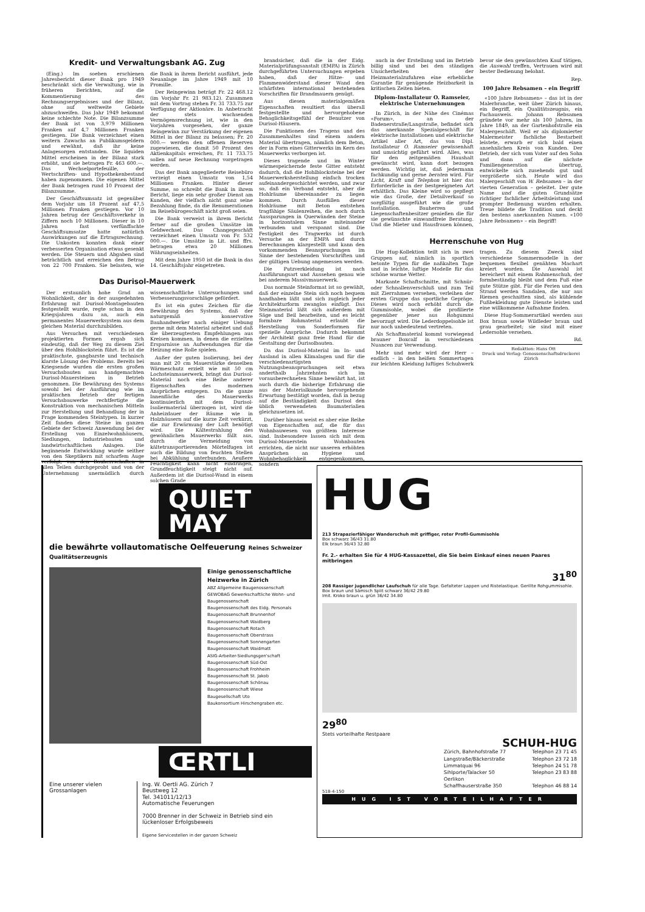Kredit- und Verwaltungsbank AG. Zug
(Eing.) Im soeben erschienen Jahresbericht dieser Bank pro 1949 beschränkt sich die Verwaltung, wie in früheren Berichten, auf die Kommentierung des Rechnungsergebnisses und der Bilanz, ohne auf weltweite Gebiete abzuschweifen. Das Jahr 1949 bekommt keine schlechte Note. Die Bilanzsumme der Bank ist von 3,979 Millionen Franken auf 4,7 Millionen Franken gestiegen. Die Bank verzeichnet einen weitern Zuwachs an Publikumsgeldern und erwähnt, daß ihr keine Anlagesorgen entstanden. Die liquiden Mittel erscheinen in der Bilanz stark erhöht, und sie betragen Fr. 463 600.—. Das Wechselportefeuille, der Wertschriften- und Hypothekenbestand haben zugenommen. Die eigenen Mittel der Bank betragen rund 10 Prozent der Bilanzsumme.
Der Geschäftsumsatz ist gegenüber dem Vorjahr um 18 Prozent auf 47,5 Millionen Franken gestiegen. Vor 10 Jahren betrug der Geschäftsverkehr in Ziffern noch 10 Millionen. Dieser in 10 Jahren fast verfünffachte Geschäftsumsatze hatte natürlich Auswirkungen auf die Ertragsrechnung. Die Unkosten konnten dank einer verbesserten Organisation etwas gesenkt werden. Die Steuern und Abgaben sind beträchtlich und erreichen den Betrag von 22 700 Franken. Sie belasten, wie die Bank in ihrem Bericht ausführt, jede Neuanlage im Jahre 1949 mit 10 Promille.
Der Reingewinn beträgt Fr. 22 468.12 (im Vorjahr Fr. 21 983.12). Zusammen mit dem Vortrag stehen Fr. 31 733.75 zur Verfügung der Aktionäre. In Anbetracht der stets wachsenden Vermögensrechnung ist, wie in den Vorjahren vorgesehen, der ganze Reingewinn zur Verstärkung der eigenen Mittel in der Bilanz zu belassen; Fr. 20 000.— werden den offenen Reserven zugewiesen, die damit 50 Prozent des Aktienkapitals erreichen, Fr. 11 733.75 sollen auf neue Rechnung vorgetragen werden.
Das der Bank angegliederte Reisebüro verzeigt einen Umsatz von 1,54 Millionen Franken. Hinter dieser Summe, so schreibt die Bank in ihrem Bericht, liege ein sehr großer Dienst am Kunden, der vielfach nicht ganz seine Bezahlung finde, da die Renumerationen im Reisebürogeschäft nicht groß seien.
Die Bank verweist in ihrem Bericht ferner auf die großen Umsätze im Geldwechsel. Das Changegeschäft verzeichnet einen Umsatz von Fr. 532 000.—. Die Umsätze in Lit. und ffrs. betragen etwa 20 Millionen Währungseinheiten.
Mit dem Jahre 1950 ist die Bank in das 14. Geschäftsjahr eingetreten.
Das Durisol-Mauerwerk
Der erstaunlich hohe Grad an Wohnlichkeit, der in der ausgedehnten Erfahrung mit Durisol-Montagebauten festgestellt wurde, regte schon in den Kriegsjahren dazu an, auch ein permanentes Mauerwerksystem aus dem gleichen Material durchzubilden.
Aus Versuchen mit verschiedenen projektierten Formen ergab sich eindeutig, daß der Weg zu diesem Ziel über den Hohlblockstein führt. Es ist die praktischste, gangbarste und technisch klarste Lösung des Problems. Bereits bei Kriegsende wurden die ersten großen Versuchsbauten aus handgemachten Durisol-Mauersteinen in Betrieb genommen. Die Bewährung des Systems sowohl bei der Ausführung wie im praktischen Betrieb der fertigen Versuchsbauwerke rechtfertigte die Konstruktion von mechanischen Mitteln zur Herstellung und Behandlung der in Frage kommenden Steintypen. In kurzer Zeit fanden diese Steine im ganzen Gebiete der Schweiz Anwendung bei der Erstellung von Einzelwohnhäusern, Siedlungen, Industriebauten und landwirtschaftlichen Anlagen. Die beginnende Entwicklung wurde seither von den Skeptikern mit scharfem Auge verfolgt, von den Bauherrschaften in allen Teilen durchgeprobt und von der Unternehmung unermüdlich durch wissenschaftliche Untersuchungen und Verbesserungsvorschläge gefördert.
Es ist ein gutes Zeichen für die Bewährung des Systems, daß der naturgemäß konservative Bauhandwerker nach einiger Uebung gerne mit dem Material arbeitet und daß die überzeugtesten Empfehlungen aus Kreisen kommen, in denen die erzielten Ersparnisse an Aufwendungen für die Heizung eine Rolle spielen.
Außer der guten Isolierung, bei der man mit 20 cm Mauerstärke denselben Wärmeschutz erzielt wie mit 50 cm Lochsteinmauerwerk, bringt das Durisol-Material noch eine Reihe anderer Eigenschaften des modernen Ansprüchen entgegen. Da die ganze Innenfläche des Mauerwerks kontinuierlich mit dem Durisol-Isoliermaterial überzogen ist, wird die Anheizdauer der Räume wie in Holzhäusern auf die kurze Zeit verkürzt, die zur Erwärmung der Luft benötigt wird. Die Kältestrahlung des gewöhnlichen Mauerwerks fällt aus, durch die Vermeidung von kältetransportierenden Mörtelfugen ist auch die Bildung von feuchten Stellen bei Abkühlung unterbunden. Aeußere Feuchtigkeit kann nicht eindringen, Grundfeuchtigkeit steigt nicht auf. Außerdem ist die Durisol-Wand in einem solchen Grade
brandsicher, daß die in der Eidg. Materialprüfungsanstalt (EMPA) in Zürich durchgeführten Untersuchungen ergeben haben, daß der Hitze- und Flammenwiderstand dieser Wand den schärfsten international bestehenden Vorschriften für Brandmauern genügt.
Aus diesen materialgemäßen Eigenschaften resultiert das überall festgestellte und hervorgehobene Behaglichkeitsgefühl der Benutzer von Durisol-Häusern.
Die Funktionen des Tragens und des Zusammenhaltes sind einem andern Material übertragen, nämlich dem Beton, der in Form eines Gitterwerks im Kern des Mauerwerks verborgen ist.
Dieses tragende und im Winter wärmespeichernde feste Gitter entsteht dadurch, daß die Hohlblocksteine bei der Mauerwerksherstellung einfach trocken aufeinandergeschichtet werden, und zwar so, daß ein Verband entsteht, aber die Hohlräume übereinander zu liegen kommen. Durch Ausfüllen dieser Hohlräume mit Beton entstehen tragfähige Säulenreihen, die noch durch Aussparungen in Querwänden der Steine in horizontalem Sinne miteinander verbunden und verspannt sind. Die Festigkeit des Tragwerks ist durch Versuche an der EMPA und durch Berechnungen klargestellt und kann den vorkommenden Beanspruchungen im Sinne der bestehenden Vorschriften und der gültigen Uebung angemessen werden.
Die Putzverkleidung ist nach Ausführungsart und Aussehen genau wie bei anderem Massivmauerwerk.
Das normale Steinformat ist so gewählt, daß der einzelne Stein sich noch bequem handhaben läßt und sich zugleich jeder Architekturform zwanglos einfügt. Das Steinmaterial läßt sich außerdem mit Säge und Beil bearbeiten, und es leicht formbare Rohmaterial erlaubt die Herstellung von Sonderformen für spezielle Ansprüche. Dadurch bekommt der Architekt ganz freie Hand für die Gestaltung der Durisolbauten.
Da das Durisol-Material im In- und Ausland in allen Klimalagen und für die verschiedenartigsten Nutzungsbeanspruchungen seit etwa anderthalb Jahrzehnten sich im vorausberechneten Sinne bewährt hat, ist auch durch die bisherige Erfahrung die aus der Materialkunde hervorgehende Erwartung bestätigt worden, daß in bezug auf die Beständigkeit das Durisol den üblich verwendeten Baumaterialien gleichzusetzen ist.
Darüber hinaus weist es aber eine Reihe von Eigenschaften auf, die für das Wohnbauwesen von größtem Interesse sind. Insbesondere lassen sich mit dem Durisol-Mauerstein Wohnbauten errichten, die nicht nur unseren erhöhten Ansprüchen an Hygiene und Wohnbehaglichkeit entgegenkommen, sondern
auch in der Erstellung und im Betrieb billig sind und bei den ständigen Unsicherheiten der Heizmaterialzufuhren eine erhebliche Garantie für genügende Heizbarkeit in kritischen Zeiten bieten.
Diplom-Installateur O. Ramseier, elektrische Unternehmungen
In Zürich, in der Nähe des Cinémas «Forum», an der Badenerstraße/Langstraße, befindet sich das anerkannte Spezialgeschäft für elektrische Installationen und elektrische Artikel aller Art, das von Dipl. Installateur O. Ramseier gewissenhaft und umsichtig geführt wird. Alles, was für den zeitgemäßen Haushalt gewünscht wird, kann dort bezogen werden. Wichtig ist, daß jedermann fachkundig und gerne beraten wird. Für Licht, Kraft und Telephon ist hier das Erforderliche in der bestgeeigneten Art erhältlich. Das Kleine wird so gepflegt wie das Große, der Detailverkauf so sorgfältig ausgeführt wie die große Installation. Bauherren und Liegenschaftenbesitzer genießen die für sie gewünschte einwandfreie Beratung. Und die Mieter und Hausfrauen können, bevor sie den gewünschten Kauf tätigen, die Auswahl treffen, Vertrauen wird mit bester Bedienung belohnt.
Rep.
100 Jahre Rebsamen – ein Begriff
«100 Jahre Rebsamen» – das ist in der Malerbranche, weit über Zürich hinaus, ein Begriff, ein Qualitätszeugnis, ein Fachausweis. Johann Rebsamen gründete vor mehr als 100 Jahren, im Jahre 1849, an der Gartenhofstraße ein Malergeschäft. Weil er als diplomierter Malermeister fachliche Bestarbeit leistete, erwarb er sich bald einen ansehnlichen Kreis von Kunden. Der Betrieb, der sich vom Vater auf den Sohn und dann auf die nächste Familiengeneration übertrug, entwickelte sich zusehends gut und vergrößerte sich. Heute wird das Malergeschäft von W. Rebsamen – in der vierten Generation – geleitet. Der gute Name und die guten Grundsätze richtiger fachlicher Arbeitsleistung und prompter Bedienung wurden erhalten. Treue bildete die Tradition und deckt den bestens anerkannten Namen. «100 Jahre Rebsamen» – ein Begriff!
Herrenschuhe von Hug
Die Hug-Kollektion teilt sich in zwei Gruppen auf, nämlich in sportlich betonte Typen für die naßkalten Tage und in leichte, luftige Modelle für das schöne warme Wetter.
Markante Schaftschnitte, mit Schnür- oder Schnallenverschluß und zum Teil mit Zierrahmen versehen, verleihen der ersten Gruppe das sportliche Gepräge. Dieses wird noch erhöht durch die Gummisohle, wobei die profilierte gegenüber jener aus Rohgummi bevorzugt wird. Die Lederdoppelsohle ist nur noch unbedeutend vertreten.
Als Schaftmaterial kommt vorwiegend brauner Boxcalf in verschiedenen Nuancen zur Verwendung.
Mehr und mehr wird der Herr – endlich – in den heißen Sommertagen zur leichten Kleidung luftiges Schuhwerk tragen. Zu diesem Zweck sind verschiedene Sommermodelle in der bequemen flexibel genähten Machart kreiert worden. Die Auswahl ist bereichert mit einem Rahmenschuh, der formbeständig bleibt und dem Fuß eine gute Stütze gibt. Für die Ferien und den Strand werden Sandalen, die nur aus Riemen geschnitten sind, als kühlende Fußbekleidung gute Dienste leisten und eine willkommene Aufnahme finden.
Diese Hug-Sommerartikel werden aus Box braun sowie Wildleder braun und grau gearbeitet; sie sind mit einer Ledersohle versehen.
Rd.
Redaktion: Hans Ott
Druck und Verlag: Genossenschaftsdruckerei Zürich
QUIET
MAY
die bewährte vollautomatische Oelfeuerung Reines Schweizer Qualitätserzeugnis
Einige genossenschaftliche Heizwerke in Zürich
ABZ Allgemeine Baugenossenschaft
GEWOBAG Gewerkschaftliche Wohn- und Baugenossenschaft
Baugenossenschaft des Eidg. Personals
Baugenossenschaft Brunnenhof
Baugenossenschaft Waidberg
Baugenossenschaft Rotach
Baugenossenschaft Oberstrass
Baugenossenschaft Sonnengarten
Baugenossenschaft Waidmatt
ASIG-Arbeiter-Siedlungsgen'schaft
Baugenossenschaft Süd-Ost
Baugenossenschaft Frohheim
Baugenossenschaft St. Jakob
Baugenossenschaft Schönau
Baugenossenschaft Wiese
Baugesellschaft Uto
Baukonsortium Hirschengraben etc.
ŒRTLI
Eine unserer vielen Grossanlagen Ing. W. Oertli AG. Zürich 7
Beustweg 12
Tel. 341011/12/13
Automatische Feuerungen
7000 Brenner in der Schweiz in Betrieb sind ein lückenloser Erfolgsbeweis
Eigene Servicestellen in der ganzen Schweiz
HUG
213 Strapazierfähiger Wanderschuh mit griffiger, roter Profil-Gummisohle
Box schwarz 36/43 31.80
Elk braun 36/43 32.80
Fr. 2.- erhalten Sie für 4 HUG-Kassazettel, die Sie beim Einkauf eines neuen Paares mitbringen
31<sup>80</sup>
208 Rassiger jugendlicher Laufschuh für alle Tage. Gefalteter Lappen und Ristelastique. Gerillte Rohgummisohle. Box braun und Sämisch Split schwarz 36/42 29.80
Imit. Kroko braun u. grün 36/42 34.80
29<sup>80</sup>
Stets vorteilhafte Restpaare
SCHUH-HUG
Zürich, Bahnhofstraße 77 Telephon 23 71 45 Langstraße/Bäckerstraße Telephon 23 72 18 Limmatquai 96 Telephon 24 51 78 Sihlporte/Talacker 50 Telephon 23 83 88 Oerlikon Schaffhauserstraße 350 Telephon 46 88 14
518-4-150
HUG IST VORTEILHAFTER